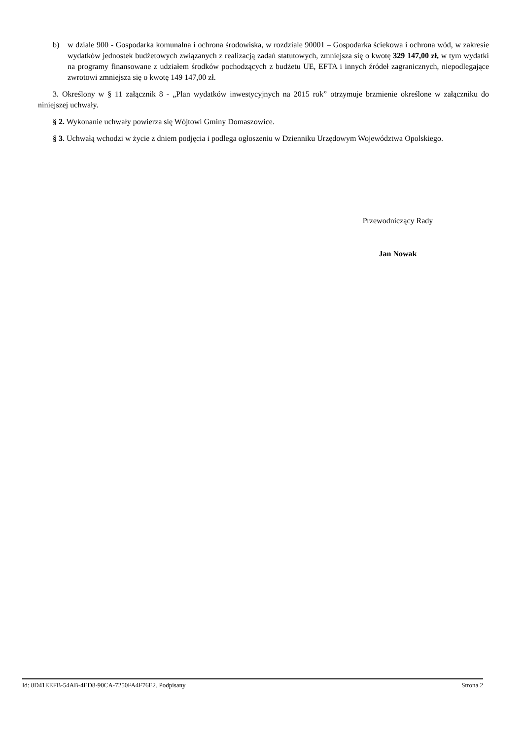b) w dziale 900 - Gospodarka komunalna i ochrona środowiska, w rozdziale 90001 – Gospodarka ściekowa i ochrona wód, w zakresie wydatków jednostek budżetowych związanych z realizacją zadań statutowych, zmniejsza się o kwotę 329 147,00 zł, w tym wydatki na programy finansowane z udziałem środków pochodzących z budżetu UE, EFTA i innych źródeł zagranicznych, niepodlegające zwrotowi zmniejsza się o kwotę 149 147,00 zł.
3. Określony w § 11 załącznik 8 - „Plan wydatków inwestycyjnych na 2015 rok” otrzymuje brzmienie określone w załączniku do niniejszej uchwały.
§ 2. Wykonanie uchwały powierza się Wójtowi Gminy Domaszowice.
§ 3. Uchwałą wchodzi w życie z dniem podjęcia i podlega ogłoszeniu w Dzienniku Urzędowym Województwa Opolskiego.
Przewodniczący Rady
Jan Nowak
Id: 8D41EEFB-54AB-4ED8-90CA-7250FA4F76E2. Podpisany Strona 2